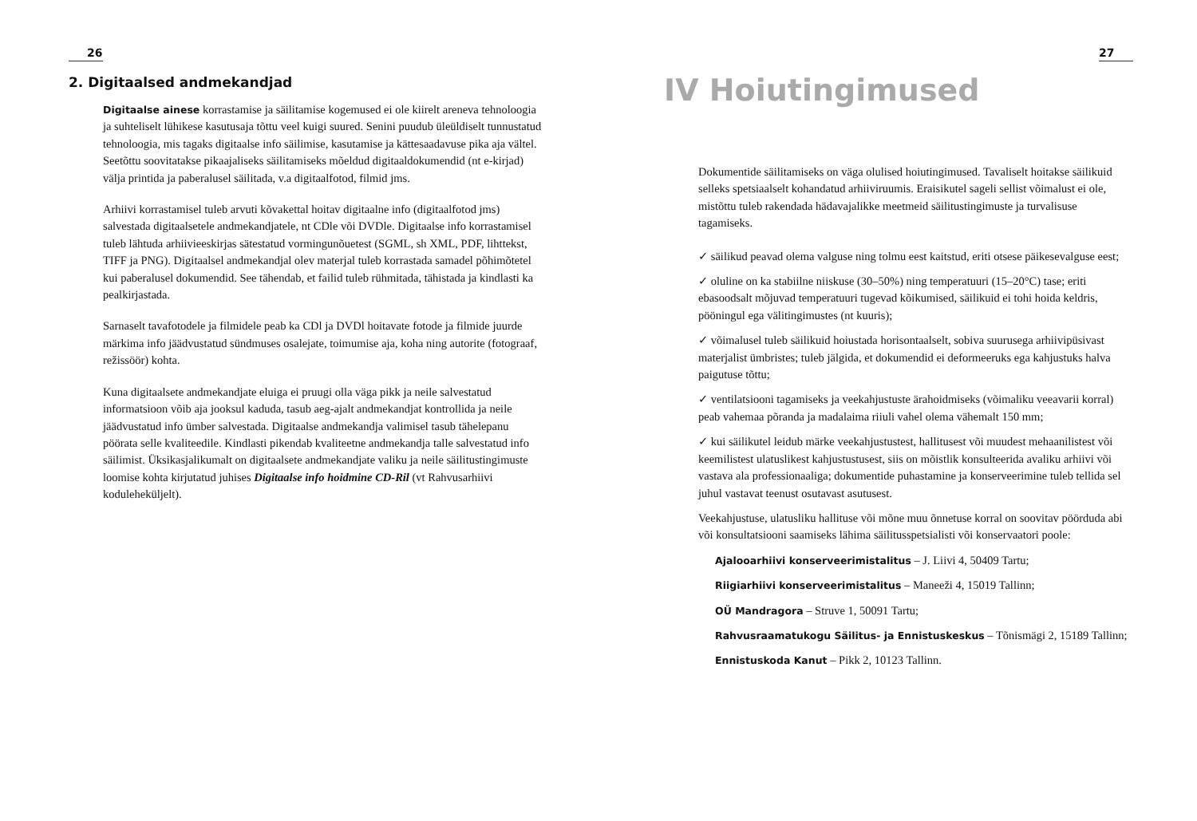26
2. Digitaalsed andmekandjad
Digitaalse ainese korrastamise ja säilitamise kogemused ei ole kiirelt areneva tehnoloogia ja suhteliselt lühikese kasutusaja tõttu veel kuigi suured. Senini puudub üleüldiselt tunnustatud tehnoloogia, mis tagaks digitaalse info säilimise, kasutamise ja kättesaadavuse pika aja vältel. Seetõttu soovitatakse pikaajaliseks säilitamiseks mõeldud digitaaldokumendid (nt e-kirjad) välja printida ja paberalusel säilitada, v.a digitaalfotod, filmid jms.
Arhiivi korrastamisel tuleb arvuti kõvakettal hoitav digitaalne info (digitaalfotod jms) salvestada digitaalsetele andmekandjatele, nt CDle või DVDle. Digitaalse info korrastamisel tuleb lähtuda arhiivieeskirjas sätestatud vormingunõuetest (SGML, sh XML, PDF, lihttekst, TIFF ja PNG). Digitaalsel andmekandjal olev materjal tuleb korrastada samadel põhimõtetel kui paberalusel dokumendid. See tähendab, et failid tuleb rühmitada, tähistada ja kindlasti ka pealkirjastada.
Sarnaselt tavafotodele ja filmidele peab ka CDl ja DVDl hoitavate fotode ja filmide juurde märkima info jäädvustatud sündmuses osalejate, toimumise aja, koha ning autorite (fotograaf, režissöör) kohta.
Kuna digitaalsete andmekandjate eluiga ei pruugi olla väga pikk ja neile salvestatud informatsioon võib aja jooksul kaduda, tasub aeg-ajalt andmekandjat kontrollida ja neile jäädvustatud info ümber salvestada. Digitaalse andmekandja valimisel tasub tähelepanu pöörata selle kvaliteedile. Kindlasti pikendab kvaliteetne andmekandja talle salvestatud info säilimist. Üksikasjalikumalt on digitaalsete andmekandjate valiku ja neile säilitustingimuste loomise kohta kirjutatud juhises Digitaalse info hoidmine CD-Ril (vt Rahvusarhiivi koduleheküljelt).
27
IV Hoiutingimused
Dokumentide säilitamiseks on väga olulised hoiutingimused. Tavaliselt hoitakse säilikuid selleks spetsiaalselt kohandatud arhiiviruumis. Eraisikutel sageli sellist võimalust ei ole, mistõttu tuleb rakendada hädavajalikke meetmeid säilitustingimuste ja turvalisuse tagamiseks.
✓ säilikud peavad olema valguse ning tolmu eest kaitstud, eriti otsese päikesevalguse eest;
✓ oluline on ka stabiilne niiskuse (30–50%) ning temperatuuri (15–20°C) tase; eriti ebasoodsalt mõjuvad temperatuuri tugevad kõikumised, säilikuid ei tohi hoida keldris, pööningul ega välitingimustes (nt kuuris);
✓ võimalusel tuleb säilikuid hoiustada horisontaalselt, sobiva suurusega arhiivipüsivast materjalist ümbristes; tuleb jälgida, et dokumendid ei deformeeruks ega kahjustuks halva paigutuse tõttu;
✓ ventilatsiooni tagamiseks ja veekahjustuste ärahoidmiseks (võimaliku veeavarii korral) peab vahemaa põranda ja madalaima riiuli vahel olema vähemalt 150 mm;
✓ kui säilikutel leidub märke veekahjustustest, hallitusest või muudest mehaanilistest või keemilistest ulatuslikest kahjustustusest, siis on mõistlik konsulteerida avaliku arhiivi või vastava ala professionaaliga; dokumentide puhastamine ja konserveerimine tuleb tellida sel juhul vastavat teenust osutavast asutusest.
Veekahjustuse, ulatusliku hallituse või mõne muu õnnetuse korral on soovitav pöörduda abi või konsultatsiooni saamiseks lähima säilitusspetsialisti või konservaatori poole:
Ajalooarhiivi konserveerimistalitus – J. Liivi 4, 50409 Tartu;
Riigiarhiivi konserveerimistalitus – Maneeži 4, 15019 Tallinn;
OÜ Mandragora – Struve 1, 50091 Tartu;
Rahvusraamatukogu Säilitus- ja Ennistuskeskus – Tõnismägi 2, 15189 Tallinn;
Ennistuskoda Kanut – Pikk 2, 10123 Tallinn.